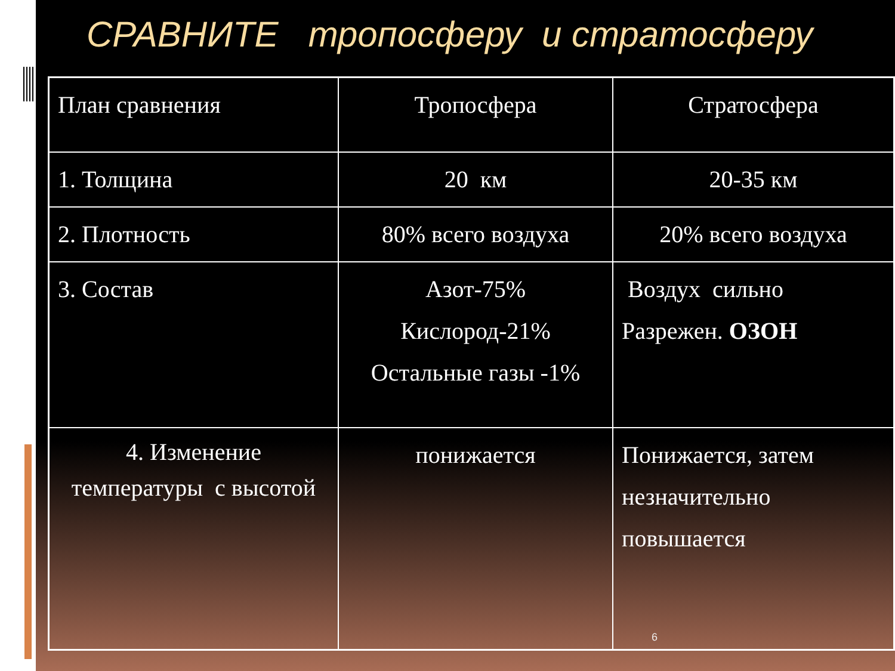СРАВНИТЕ тропосферу и стратосферу
| План сравнения | Тропосфера | Стратосфера |
| 1. Толщина | 20 км | 20-35 км |
| 2. Плотность | 80% всего воздуха | 20% всего воздуха |
| 3. Состав | Азот-75% Кислород-21% Остальные газы -1% | Воздух сильно Разрежен. ОЗОН |
| 4. Изменение температуры с высотой | понижается | Понижается, затем незначительно повышается 6 |